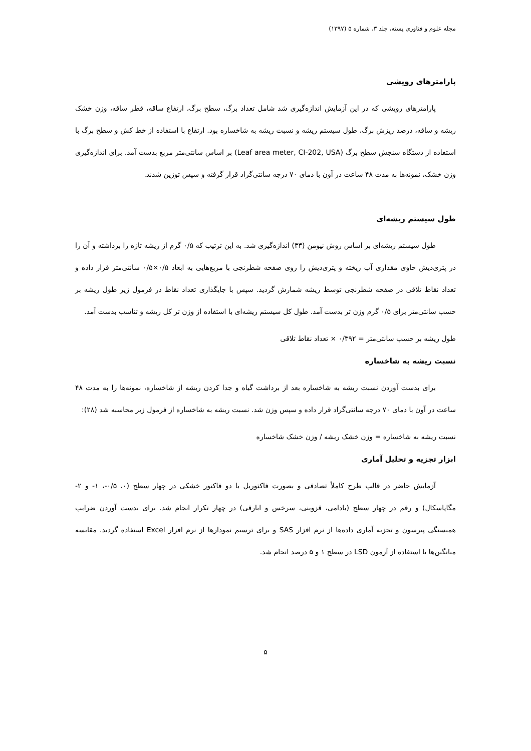مجله علوم و فناوری پسته، جلد ۳، شماره ۵ (۱۳۹۷)
پارامترهای رویشی
پارامترهای رویشی که در این آزمایش اندازه‌گیری شد شامل تعداد برگ، سطح برگ، ارتفاع ساقه، قطر ساقه، وزن خشک ریشه و ساقه، درصد ریزش برگ، طول سیستم ریشه و نسبت ریشه به شاخساره بود. ارتفاع با استفاده از خط کش و سطح برگ با استفاده از دستگاه سنجش سطح برگ (Leaf area meter, CI-202, USA) بر اساس سانتی‌متر مربع بدست آمد. برای اندازه‌گیری وزن خشک، نمونه‌ها به مدت ۴۸ ساعت در آون با دمای ۷۰ درجه سانتی‌گراد قرار گرفته و سپس توزین شدند.
طول سیستم ریشه‌ای
طول سیستم ریشه‌ای بر اساس روش نیومن (۳۳) اندازه‌گیری شد. به این ترتیب که ۰/۵ گرم از ریشه تازه را برداشته و آن را در پتری‌دیش حاوی مقداری آب ریخته و پتری‌دیش را روی صفحه شطرنجی با مربع‌هایی به ابعاد ۰/۵×۰/۵ سانتی‌متر قرار داده و تعداد نقاط تلاقی در صفحه شطرنجی توسط ریشه شمارش گردید. سپس با جایگذاری تعداد نقاط در فرمول زیر طول ریشه بر حسب سانتی‌متر برای ۰/۵ گرم وزن تر بدست آمد. طول کل سیستم ریشه‌ای با استفاده از وزن تر کل ریشه و تناسب بدست آمد.
طول ریشه بر حسب سانتی‌متر = ۰/۳۹۲ × تعداد نقاط تلاقی
نسبت ریشه به شاخساره
برای بدست آوردن نسبت ریشه به شاخساره بعد از برداشت گیاه و جدا کردن ریشه از شاخساره، نمونه‌ها را به مدت ۴۸ ساعت در آون با دمای ۷۰ درجه سانتی‌گراد قرار داده و سپس وزن شد. نسبت ریشه به شاخساره از فرمول زیر محاسبه شد (۲۸):
نسبت ریشه به شاخساره = وزن خشک ریشه / وزن خشک شاخساره
ابزار تجزیه و تحلیل آماری
آزمایش حاضر در قالب طرح کاملاً تصادفی و بصورت فاکتوریل با دو فاکتور خشکی در چهار سطح (۰، ۰/۵-، ۱- و ۲- مگاپاسکال) و رقم در چهار سطح (بادامی، قزوینی، سرخس و ابارقی) در چهار تکرار انجام شد. برای بدست آوردن ضرایب همبستگی پیرسون و تجزیه آماری داده‌ها از نرم افزار SAS و برای ترسیم نمودارها از نرم افزار Excel استفاده گردید. مقایسه میانگین‌ها با استفاده از آزمون LSD در سطح ۱ و ۵ درصد انجام شد.
۵